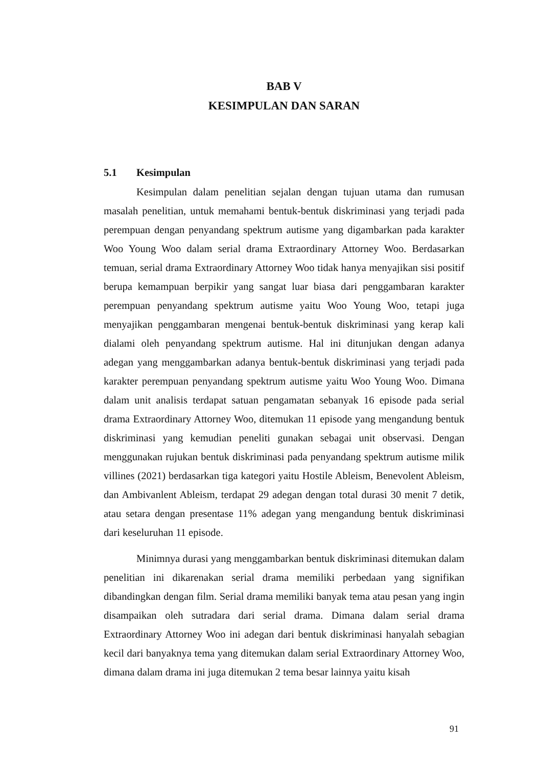BAB V
KESIMPULAN DAN SARAN
5.1 Kesimpulan
Kesimpulan dalam penelitian sejalan dengan tujuan utama dan rumusan masalah penelitian, untuk memahami bentuk-bentuk diskriminasi yang terjadi pada perempuan dengan penyandang spektrum autisme yang digambarkan pada karakter Woo Young Woo dalam serial drama Extraordinary Attorney Woo. Berdasarkan temuan, serial drama Extraordinary Attorney Woo tidak hanya menyajikan sisi positif berupa kemampuan berpikir yang sangat luar biasa dari penggambaran karakter perempuan penyandang spektrum autisme yaitu Woo Young Woo, tetapi juga menyajikan penggambaran mengenai bentuk-bentuk diskriminasi yang kerap kali dialami oleh penyandang spektrum autisme. Hal ini ditunjukan dengan adanya adegan yang menggambarkan adanya bentuk-bentuk diskriminasi yang terjadi pada karakter perempuan penyandang spektrum autisme yaitu Woo Young Woo. Dimana dalam unit analisis terdapat satuan pengamatan sebanyak 16 episode pada serial drama Extraordinary Attorney Woo, ditemukan 11 episode yang mengandung bentuk diskriminasi yang kemudian peneliti gunakan sebagai unit observasi. Dengan menggunakan rujukan bentuk diskriminasi pada penyandang spektrum autisme milik villines (2021) berdasarkan tiga kategori yaitu Hostile Ableism, Benevolent Ableism, dan Ambivanlent Ableism, terdapat 29 adegan dengan total durasi 30 menit 7 detik, atau setara dengan presentase 11% adegan yang mengandung bentuk diskriminasi dari keseluruhan 11 episode.
Minimnya durasi yang menggambarkan bentuk diskriminasi ditemukan dalam penelitian ini dikarenakan serial drama memiliki perbedaan yang signifikan dibandingkan dengan film. Serial drama memiliki banyak tema atau pesan yang ingin disampaikan oleh sutradara dari serial drama. Dimana dalam serial drama Extraordinary Attorney Woo ini adegan dari bentuk diskriminasi hanyalah sebagian kecil dari banyaknya tema yang ditemukan dalam serial Extraordinary Attorney Woo, dimana dalam drama ini juga ditemukan 2 tema besar lainnya yaitu kisah
91